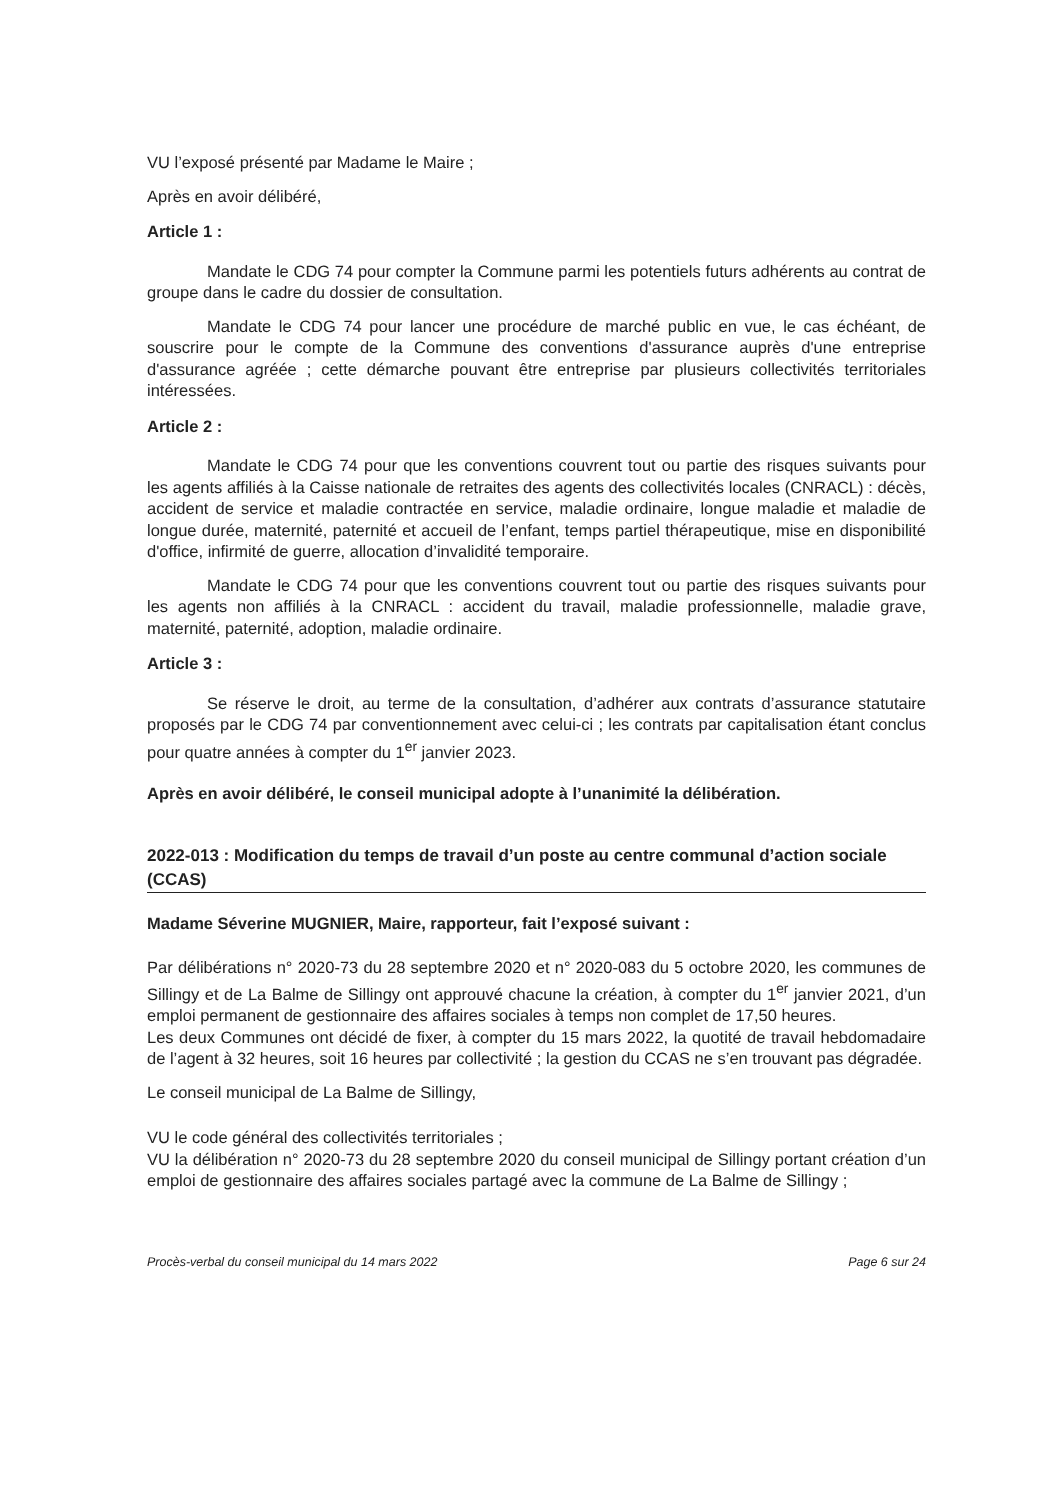VU l’exposé présenté par Madame le Maire ;
Après en avoir délibéré,
Article 1 :
Mandate le CDG 74 pour compter la Commune parmi les potentiels futurs adhérents au contrat de groupe dans le cadre du dossier de consultation.
Mandate le CDG 74 pour lancer une procédure de marché public en vue, le cas échéant, de souscrire pour le compte de la Commune des conventions d'assurance auprès d'une entreprise d'assurance agréée ; cette démarche pouvant être entreprise par plusieurs collectivités territoriales intéressées.
Article 2 :
Mandate le CDG 74 pour que les conventions couvrent tout ou partie des risques suivants pour les agents affiliés à la Caisse nationale de retraites des agents des collectivités locales (CNRACL) : décès, accident de service et maladie contractée en service, maladie ordinaire, longue maladie et maladie de longue durée, maternité, paternité et accueil de l’enfant, temps partiel thérapeutique, mise en disponibilité d'office, infirmité de guerre, allocation d’invalidité temporaire.
Mandate le CDG 74 pour que les conventions couvrent tout ou partie des risques suivants pour les agents non affiliés à la CNRACL : accident du travail, maladie professionnelle, maladie grave, maternité, paternité, adoption, maladie ordinaire.
Article 3 :
Se réserve le droit, au terme de la consultation, d’adhérer aux contrats d’assurance statutaire proposés par le CDG 74 par conventionnement avec celui-ci ; les contrats par capitalisation étant conclus pour quatre années à compter du 1<sup>er</sup> janvier 2023.
Après en avoir délibéré, le conseil municipal adopte à l’unanimité la délibération.
2022-013 : Modification du temps de travail d’un poste au centre communal d’action sociale (CCAS)
Madame Séverine MUGNIER, Maire, rapporteur, fait l’exposé suivant :
Par délibérations n° 2020-73 du 28 septembre 2020 et n° 2020-083 du 5 octobre 2020, les communes de Sillingy et de La Balme de Sillingy ont approuvé chacune la création, à compter du 1<sup>er</sup> janvier 2021, d’un emploi permanent de gestionnaire des affaires sociales à temps non complet de 17,50 heures.
Les deux Communes ont décidé de fixer, à compter du 15 mars 2022, la quotité de travail hebdomadaire de l’agent à 32 heures, soit 16 heures par collectivité ; la gestion du CCAS ne s’en trouvant pas dégradée.
Le conseil municipal de La Balme de Sillingy,
VU le code général des collectivités territoriales ;
VU la délibération n° 2020-73 du 28 septembre 2020 du conseil municipal de Sillingy portant création d’un emploi de gestionnaire des affaires sociales partagé avec la commune de La Balme de Sillingy ;
Procès-verbal du conseil municipal du 14 mars 2022 Page 6 sur 24